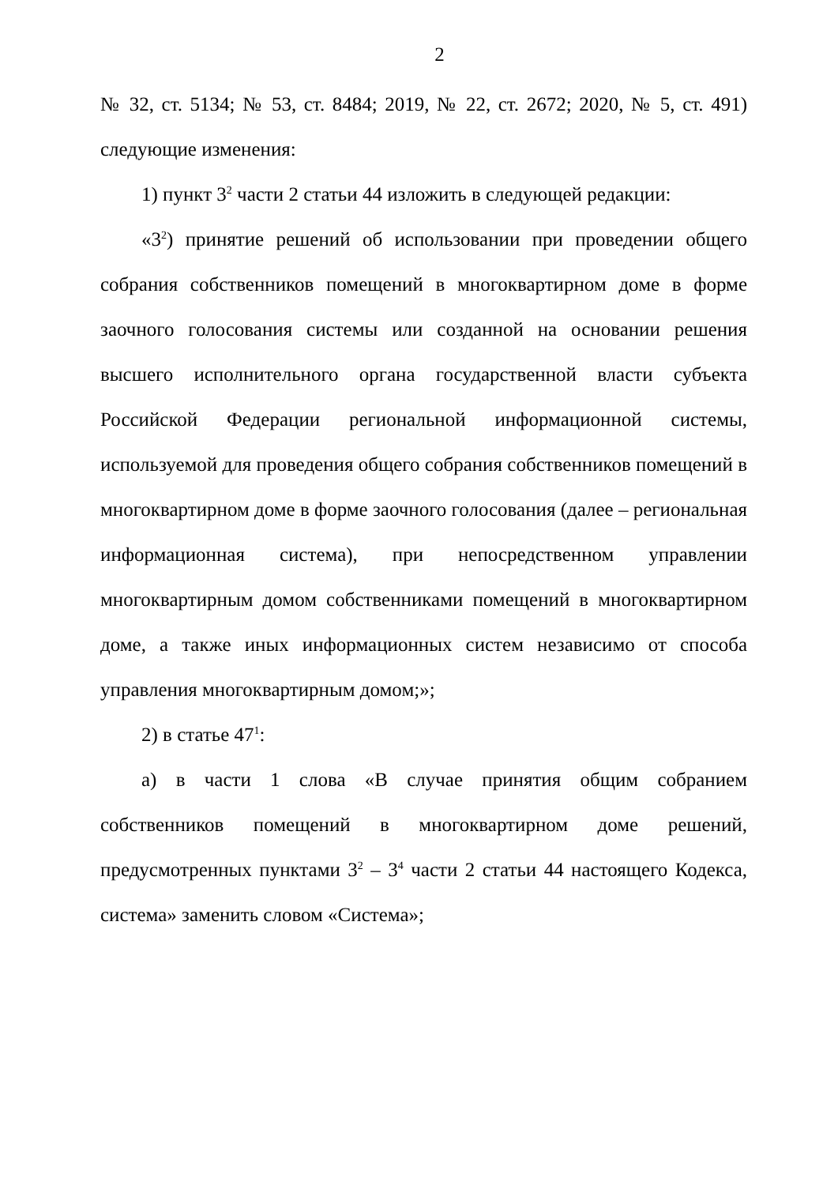2
№ 32, ст. 5134; № 53, ст. 8484; 2019, № 22, ст. 2672; 2020, № 5, ст. 491) следующие изменения:
1) пункт 3<sup>2</sup> части 2 статьи 44 изложить в следующей редакции:
«3<sup>2</sup>) принятие решений об использовании при проведении общего собрания собственников помещений в многоквартирном доме в форме заочного голосования системы или созданной на основании решения высшего исполнительного органа государственной власти субъекта Российской Федерации региональной информационной системы, используемой для проведения общего собрания собственников помещений в многоквартирном доме в форме заочного голосования (далее – региональная информационная система), при непосредственном управлении многоквартирным домом собственниками помещений в многоквартирном доме, а также иных информационных систем независимо от способа управления многоквартирным домом;»;
2) в статье 47<sup>1</sup>:
а) в части 1 слова «В случае принятия общим собранием собственников помещений в многоквартирном доме решений, предусмотренных пунктами 3<sup>2</sup> – 3<sup>4</sup> части 2 статьи 44 настоящего Кодекса, система» заменить словом «Система»;